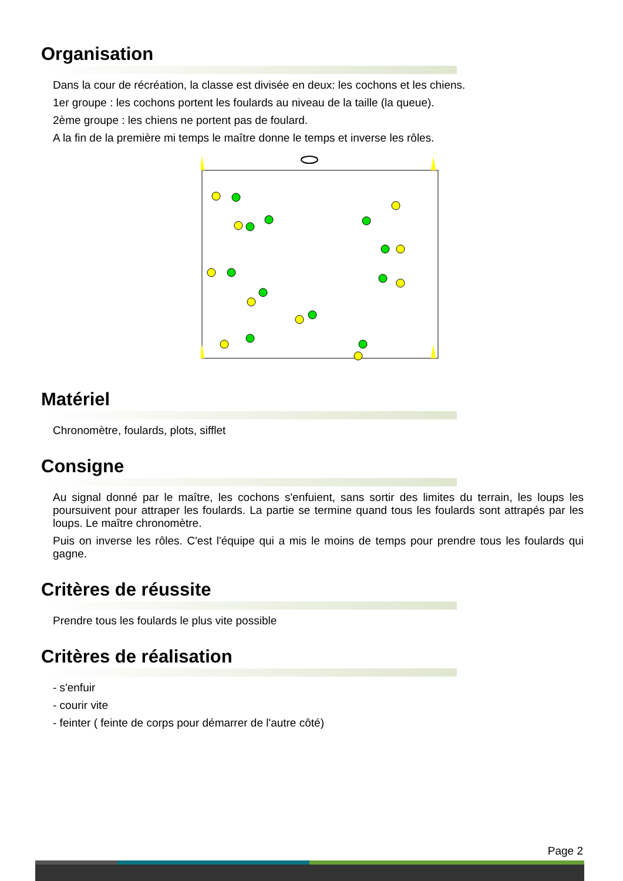Organisation
Dans la cour de récréation, la classe est divisée en deux: les cochons et les chiens.
1er groupe : les cochons portent les foulards au niveau de la taille (la queue).
2ème groupe : les chiens ne portent pas de foulard.
A la fin de la première mi temps le maître donne le temps et inverse les rôles.
Matériel
Chronomètre, foulards, plots, sifflet
Consigne
Au signal donné par le maître, les cochons s'enfuient, sans sortir des limites du terrain, les loups les poursuivent pour attraper les foulards. La partie se termine quand tous les foulards sont attrapés par les loups. Le maître chronomètre.
Puis on inverse les rôles. C'est l'équipe qui a mis le moins de temps pour prendre tous les foulards qui gagne.
Critères de réussite
Prendre tous les foulards le plus vite possible
Critères de réalisation
- s'enfuir
- courir vite
- feinter ( feinte de corps pour démarrer de l'autre côté)
Page 2